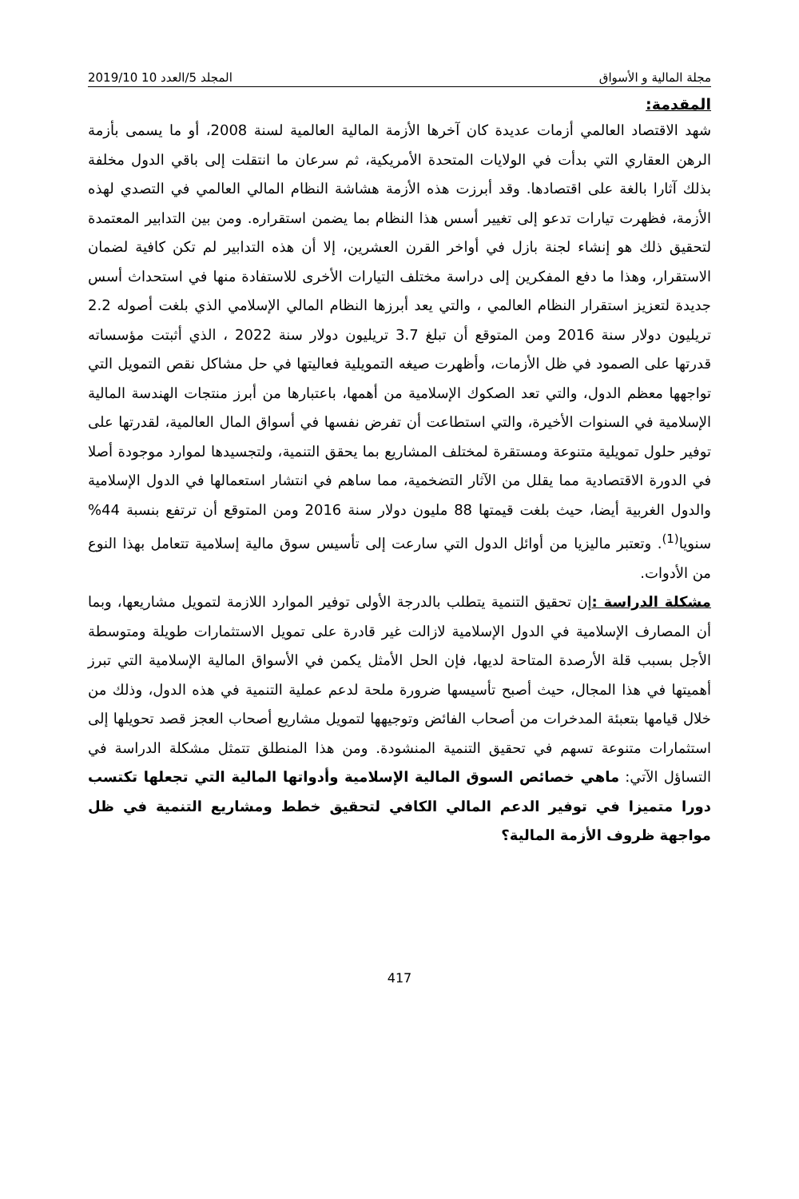مجلة المالية و الأسواق المجلد 5/العدد 10 2019/10
المقدمة:
شهد الاقتصاد العالمي أزمات عديدة كان آخرها الأزمة المالية العالمية لسنة 2008، أو ما يسمى بأزمة الرهن العقاري التي بدأت في الولايات المتحدة الأمريكية، ثم سرعان ما انتقلت إلى باقي الدول مخلفة بذلك آثارا بالغة على اقتصادها. وقد أبرزت هذه الأزمة هشاشة النظام المالي العالمي في التصدي لهذه الأزمة، فظهرت تيارات تدعو إلى تغيير أسس هذا النظام بما يضمن استقراره. ومن بين التدابير المعتمدة لتحقيق ذلك هو إنشاء لجنة بازل في أواخر القرن العشرين، إلا أن هذه التدابير لم تكن كافية لضمان الاستقرار، وهذا ما دفع المفكرين إلى دراسة مختلف التيارات الأخرى للاستفادة منها في استحداث أسس جديدة لتعزيز استقرار النظام العالمي ، والتي يعد أبرزها النظام المالي الإسلامي الذي بلغت أصوله 2.2 تريليون دولار سنة 2016 ومن المتوقع أن تبلغ 3.7 تريليون دولار سنة 2022 ، الذي أثبتت مؤسساته قدرتها على الصمود في ظل الأزمات، وأظهرت صيغه التمويلية فعاليتها في حل مشاكل نقص التمويل التي تواجهها معظم الدول، والتي تعد الصكوك الإسلامية من أهمها، باعتبارها من أبرز منتجات الهندسة المالية الإسلامية في السنوات الأخيرة، والتي استطاعت أن تفرض نفسها في أسواق المال العالمية، لقدرتها على توفير حلول تمويلية متنوعة ومستقرة لمختلف المشاريع بما يحقق التنمية، ولتجسيدها لموارد موجودة أصلا في الدورة الاقتصادية مما يقلل من الآثار التضخمية، مما ساهم في انتشار استعمالها في الدول الإسلامية والدول الغربية أيضا، حيث بلغت قيمتها 88 مليون دولار سنة 2016 ومن المتوقع أن ترتفع بنسبة 44% سنويا<sup>(1)</sup>. وتعتبر ماليزيا من أوائل الدول التي سارعت إلى تأسيس سوق مالية إسلامية تتعامل بهذا النوع من الأدوات.
مشكلة الدراسة : إن تحقيق التنمية يتطلب بالدرجة الأولى توفير الموارد اللازمة لتمويل مشاريعها، وبما أن المصارف الإسلامية في الدول الإسلامية لازالت غير قادرة على تمويل الاستثمارات طويلة ومتوسطة الأجل بسبب قلة الأرصدة المتاحة لديها، فإن الحل الأمثل يكمن في الأسواق المالية الإسلامية التي تبرز أهميتها في هذا المجال، حيث أصبح تأسيسها ضرورة ملحة لدعم عملية التنمية في هذه الدول، وذلك من خلال قيامها بتعبئة المدخرات من أصحاب الفائض وتوجيهها لتمويل مشاريع أصحاب العجز قصد تحويلها إلى استثمارات متنوعة تسهم في تحقيق التنمية المنشودة. ومن هذا المنطلق تتمثل مشكلة الدراسة في التساؤل الآتي: ماهي خصائص السوق المالية الإسلامية وأدواتها المالية التي تجعلها تكتسب دورا متميزا في توفير الدعم المالي الكافي لتحقيق خطط ومشاريع التنمية في ظل مواجهة ظروف الأزمة المالية؟
417